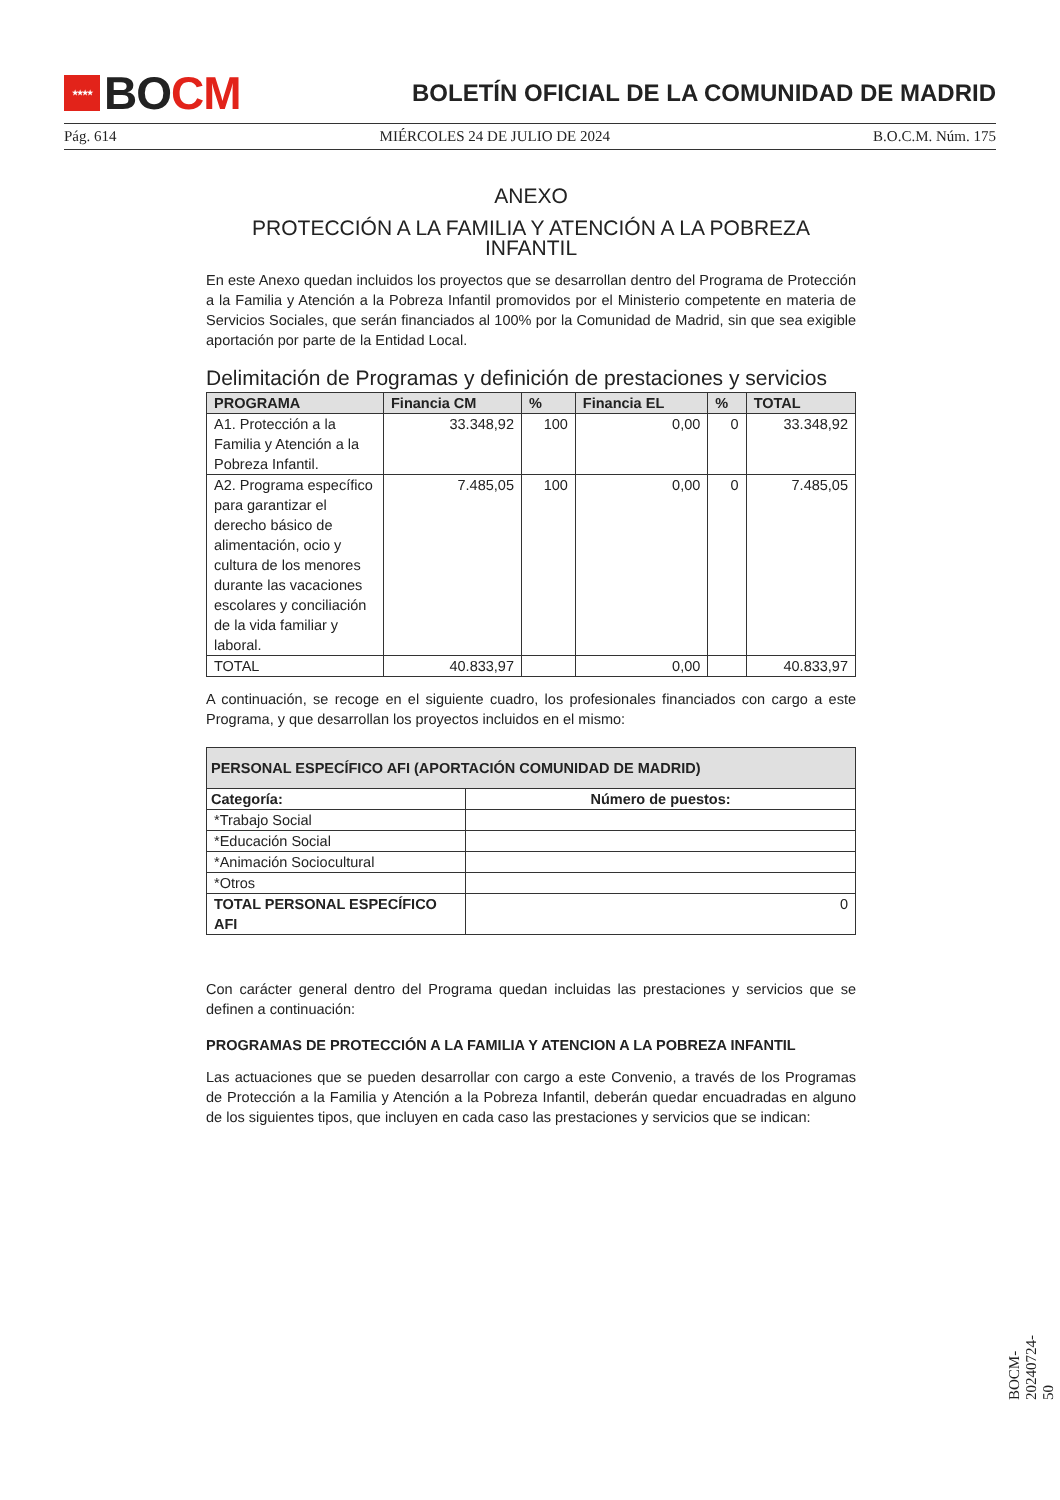★★★★ BO CM
BOLETÍN OFICIAL DE LA COMUNIDAD DE MADRID
Pág. 614 MIÉRCOLES 24 DE JULIO DE 2024 B.O.C.M. Núm. 175
ANEXO
PROTECCIÓN A LA FAMILIA Y ATENCIÓN A LA POBREZA INFANTIL
En este Anexo quedan incluidos los proyectos que se desarrollan dentro del Programa de Protección a la Familia y Atención a la Pobreza Infantil promovidos por el Ministerio competente en materia de Servicios Sociales, que serán financiados al 100% por la Comunidad de Madrid, sin que sea exigible aportación por parte de la Entidad Local.
Delimitación de Programas y definición de prestaciones y servicios
| PROGRAMA | Financia CM | % | Financia EL | % | TOTAL |
| --- | --- | --- | --- | --- | --- |
| A1. Protección a la Familia y Atención a la Pobreza Infantil. | 33.348,92 | 100 | 0,00 | 0 | 33.348,92 |
| A2. Programa específico para garantizar el derecho básico de alimentación, ocio y cultura de los menores durante las vacaciones escolares y conciliación de la vida familiar y laboral. | 7.485,05 | 100 | 0,00 | 0 | 7.485,05 |
| TOTAL | 40.833,97 | | 0,00 | | 40.833,97 |
A continuación, se recoge en el siguiente cuadro, los profesionales financiados con cargo a este Programa, y que desarrollan los proyectos incluidos en el mismo:
| PERSONAL ESPECÍFICO AFI (APORTACIÓN COMUNIDAD DE MADRID) | |
| --- | --- |
| Categoría: | Número de puestos: |
| *Trabajo Social | |
| *Educación Social | |
| *Animación Sociocultural | |
| *Otros | |
| TOTAL PERSONAL ESPECÍFICO AFI | 0 |
Con carácter general dentro del Programa quedan incluidas las prestaciones y servicios que se definen a continuación:
PROGRAMAS DE PROTECCIÓN A LA FAMILIA Y ATENCION A LA POBREZA INFANTIL
Las actuaciones que se pueden desarrollar con cargo a este Convenio, a través de los Programas de Protección a la Familia y Atención a la Pobreza Infantil, deberán quedar encuadradas en alguno de los siguientes tipos, que incluyen en cada caso las prestaciones y servicios que se indican:
BOCM-20240724-50